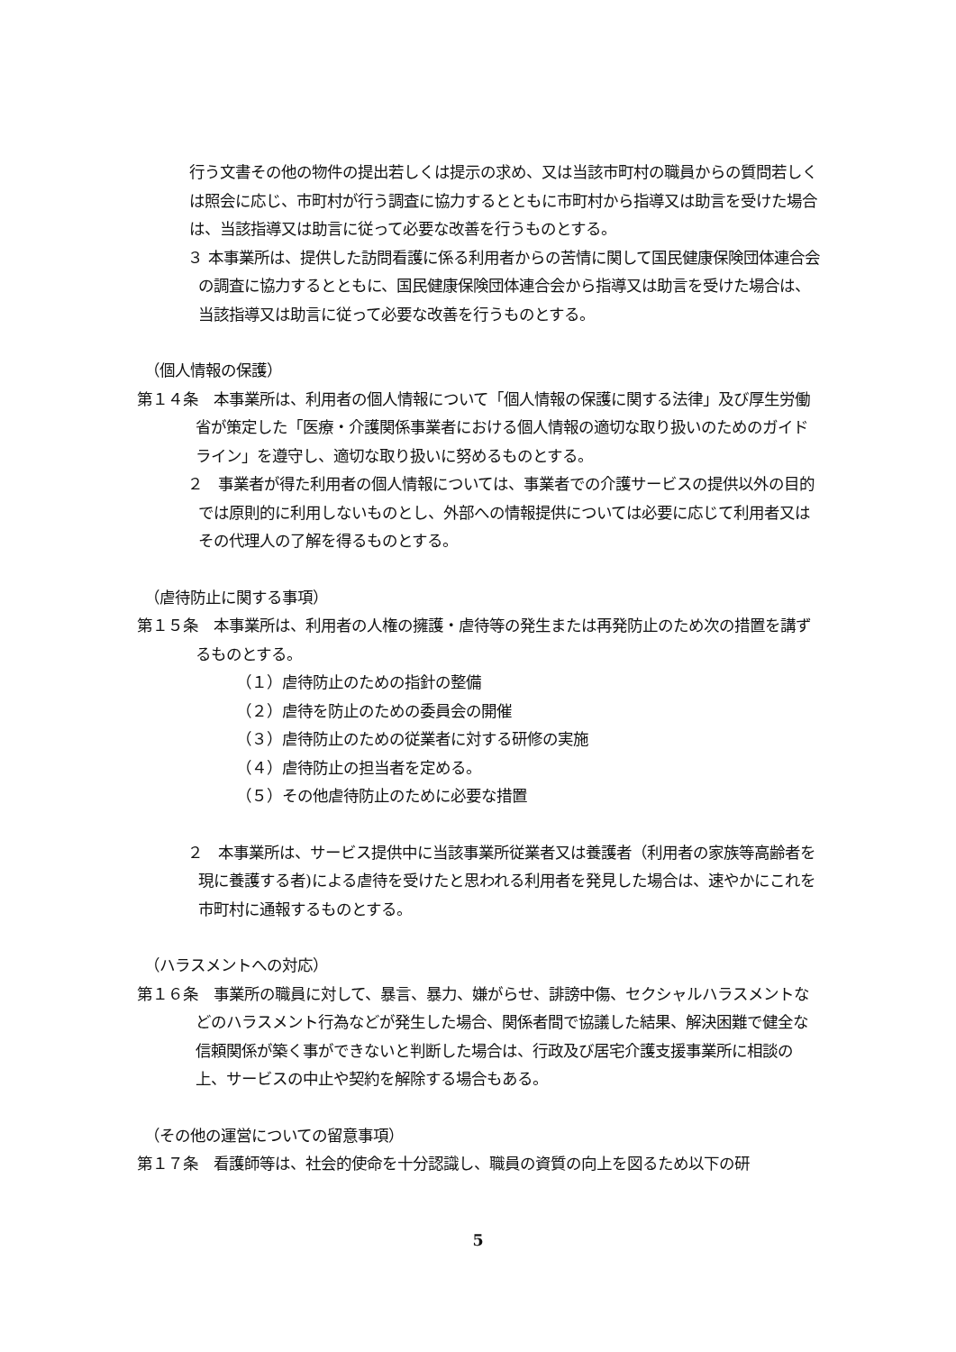行う文書その他の物件の提出若しくは提示の求め、又は当該市町村の職員からの質問若しくは照会に応じ、市町村が行う調査に協力するとともに市町村から指導又は助言を受けた場合は、当該指導又は助言に従って必要な改善を行うものとする。
３ 本事業所は、提供した訪問看護に係る利用者からの苦情に関して国民健康保険団体連合会の調査に協力するとともに、国民健康保険団体連合会から指導又は助言を受けた場合は、当該指導又は助言に従って必要な改善を行うものとする。
（個人情報の保護）
第１４条　本事業所は、利用者の個人情報について「個人情報の保護に関する法律」及び厚生労働省が策定した「医療・介護関係事業者における個人情報の適切な取り扱いのためのガイドライン」を遵守し、適切な取り扱いに努めるものとする。
２　事業者が得た利用者の個人情報については、事業者での介護サービスの提供以外の目的では原則的に利用しないものとし、外部への情報提供については必要に応じて利用者又はその代理人の了解を得るものとする。
（虐待防止に関する事項）
第１５条　本事業所は、利用者の人権の擁護・虐待等の発生または再発防止のため次の措置を講ずるものとする。
（１）虐待防止のための指針の整備
（２）虐待を防止のための委員会の開催
（３）虐待防止のための従業者に対する研修の実施
（４）虐待防止の担当者を定める。
（５）その他虐待防止のために必要な措置
２　本事業所は、サービス提供中に当該事業所従業者又は養護者（利用者の家族等高齢者を現に養護する者)による虐待を受けたと思われる利用者を発見した場合は、速やかにこれを市町村に通報するものとする。
（ハラスメントへの対応）
第１６条　事業所の職員に対して、暴言、暴力、嫌がらせ、誹謗中傷、セクシャルハラスメントなどのハラスメント行為などが発生した場合、関係者間で協議した結果、解決困難で健全な信頼関係が築く事ができないと判断した場合は、行政及び居宅介護支援事業所に相談の上、サービスの中止や契約を解除する場合もある。
（その他の運営についての留意事項）
第１７条　看護師等は、社会的使命を十分認識し、職員の資質の向上を図るため以下の研
5